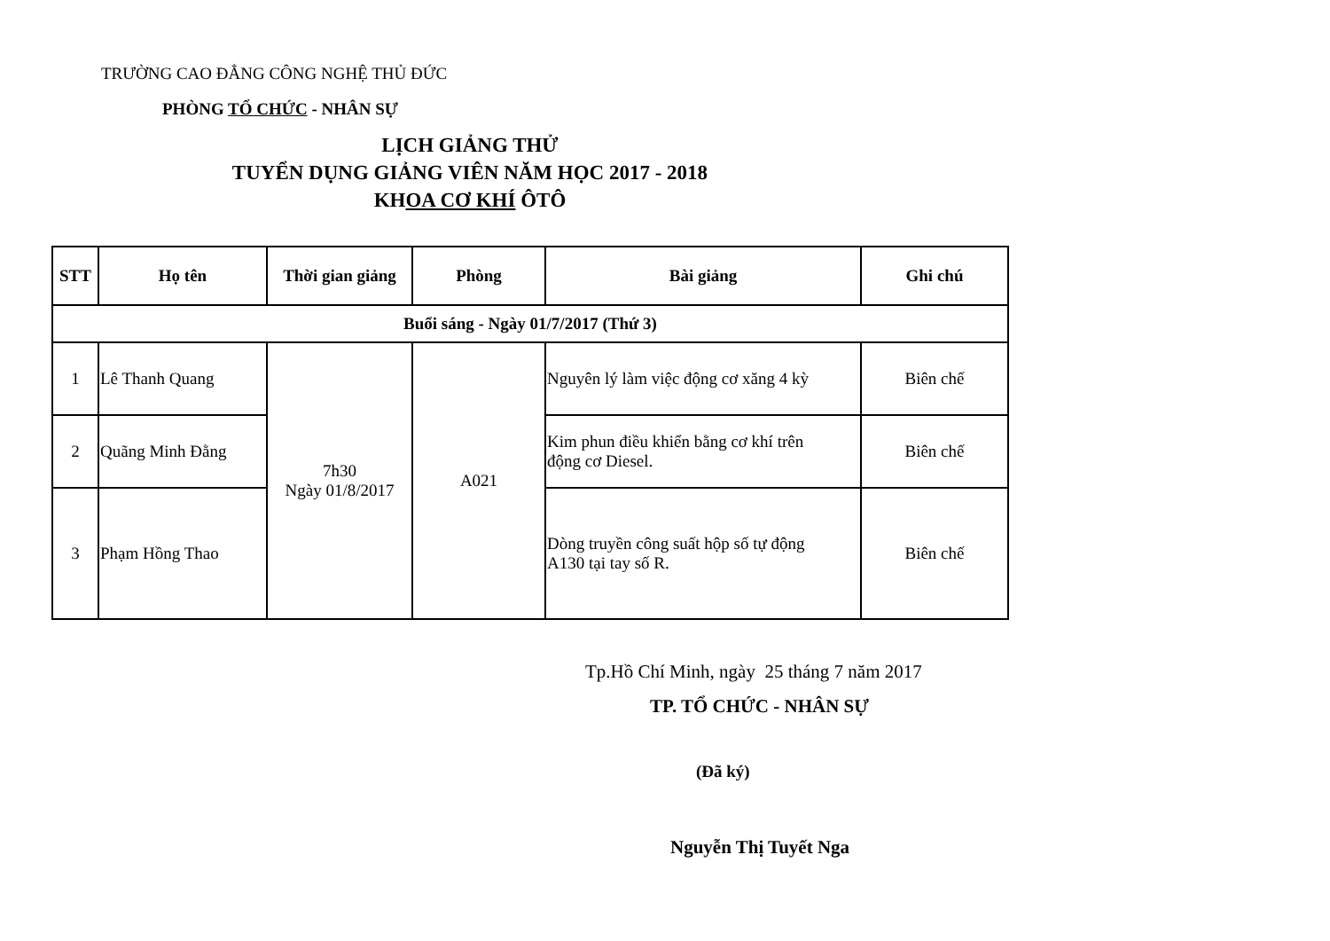TRƯỜNG CAO ĐẲNG CÔNG NGHỆ THỦ ĐỨC
PHÒNG TỔ CHỨC - NHÂN SỰ
LỊCH GIẢNG THỬ
TUYỂN DỤNG GIẢNG VIÊN NĂM HỌC 2017 - 2018
KHOA CƠ KHÍ ÔTÔ
| STT | Họ tên | Thời gian giảng | Phòng | Bài giảng | Ghi chú |
| --- | --- | --- | --- | --- | --- |
| Buổi sáng - Ngày 01/7/2017 (Thứ 3) | | | | | |
| 1 | Lê Thanh Quang | 7h30 Ngày 01/8/2017 | A021 | Nguyên lý làm việc động cơ xăng 4 kỳ | Biên chế |
| 2 | Quãng Minh Đằng | | | Kim phun điều khiển bằng cơ khí trên động cơ Diesel. | Biên chế |
| 3 | Phạm Hồng Thao | | | Dòng truyền công suất hộp số tự động A130 tại tay số R. | Biên chế |
Tp.Hồ Chí Minh, ngày 25 tháng 7 năm 2017
TP. TỔ CHỨC - NHÂN SỰ
(Đã ký)
Nguyễn Thị Tuyết Nga